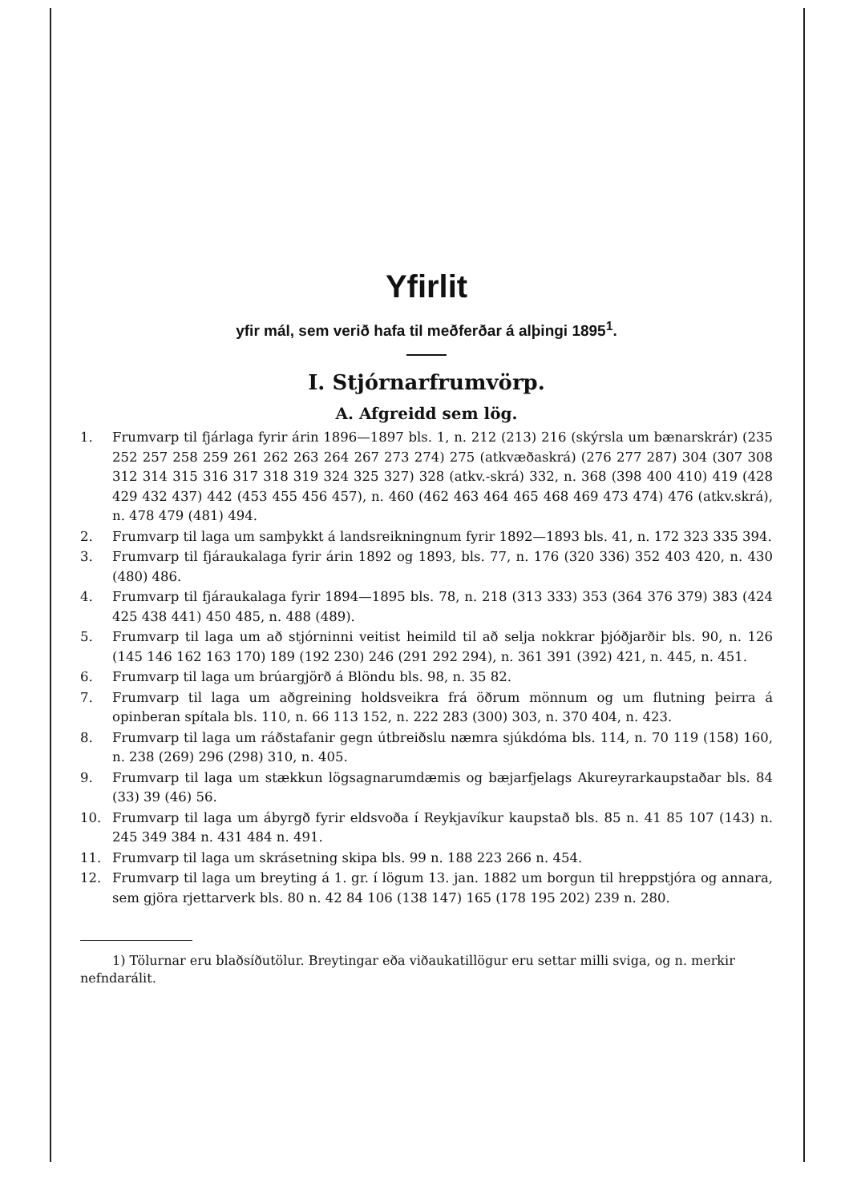Yfirlit
yfir mál, sem verið hafa til meðferðar á alþingi 1895<sup>1</sup>.
I. Stjórnarfrumvörp.
A. Afgreidd sem lög.
1. Frumvarp til fjárlaga fyrir árin 1896—1897 bls. 1, n. 212 (213) 216 (skýrsla um bænarskrár) (235 252 257 258 259 261 262 263 264 267 273 274) 275 (atkvæðaskrá) (276 277 287) 304 (307 308 312 314 315 316 317 318 319 324 325 327) 328 (atkv.-skrá) 332, n. 368 (398 400 410) 419 (428 429 432 437) 442 (453 455 456 457), n. 460 (462 463 464 465 468 469 473 474) 476 (atkv.skrá), n. 478 479 (481) 494.
2. Frumvarp til laga um samþykkt á landsreikningnum fyrir 1892—1893 bls. 41, n. 172 323 335 394.
3. Frumvarp til fjáraukalaga fyrir árin 1892 og 1893, bls. 77, n. 176 (320 336) 352 403 420, n. 430 (480) 486.
4. Frumvarp til fjáraukalaga fyrir 1894—1895 bls. 78, n. 218 (313 333) 353 (364 376 379) 383 (424 425 438 441) 450 485, n. 488 (489).
5. Frumvarp til laga um að stjórninni veitist heimild til að selja nokkrar þjóðjarðir bls. 90, n. 126 (145 146 162 163 170) 189 (192 230) 246 (291 292 294), n. 361 391 (392) 421, n. 445, n. 451.
6. Frumvarp til laga um brúargjörð á Blöndu bls. 98, n. 35 82.
7. Frumvarp til laga um aðgreining holdsveikra frá öðrum mönnum og um flutning þeirra á opinberan spítala bls. 110, n. 66 113 152, n. 222 283 (300) 303, n. 370 404, n. 423.
8. Frumvarp til laga um ráðstafanir gegn útbreiðslu næmra sjúkdóma bls. 114, n. 70 119 (158) 160, n. 238 (269) 296 (298) 310, n. 405.
9. Frumvarp til laga um stækkun lögsagnarumdæmis og bæjarfjelags Akureyrarkaupstaðar bls. 84 (33) 39 (46) 56.
10. Frumvarp til laga um ábyrgð fyrir eldsvoða í Reykjavíkur kaupstað bls. 85 n. 41 85 107 (143) n. 245 349 384 n. 431 484 n. 491.
11. Frumvarp til laga um skrásetning skipa bls. 99 n. 188 223 266 n. 454.
12. Frumvarp til laga um breyting á 1. gr. í lögum 13. jan. 1882 um borgun til hreppstjóra og annara, sem gjöra rjettarverk bls. 80 n. 42 84 106 (138 147) 165 (178 195 202) 239 n. 280.
1) Tölurnar eru blaðsíðutölur. Breytingar eða viðaukatillögur eru settar milli sviga, og n. merkir nefndarálit.